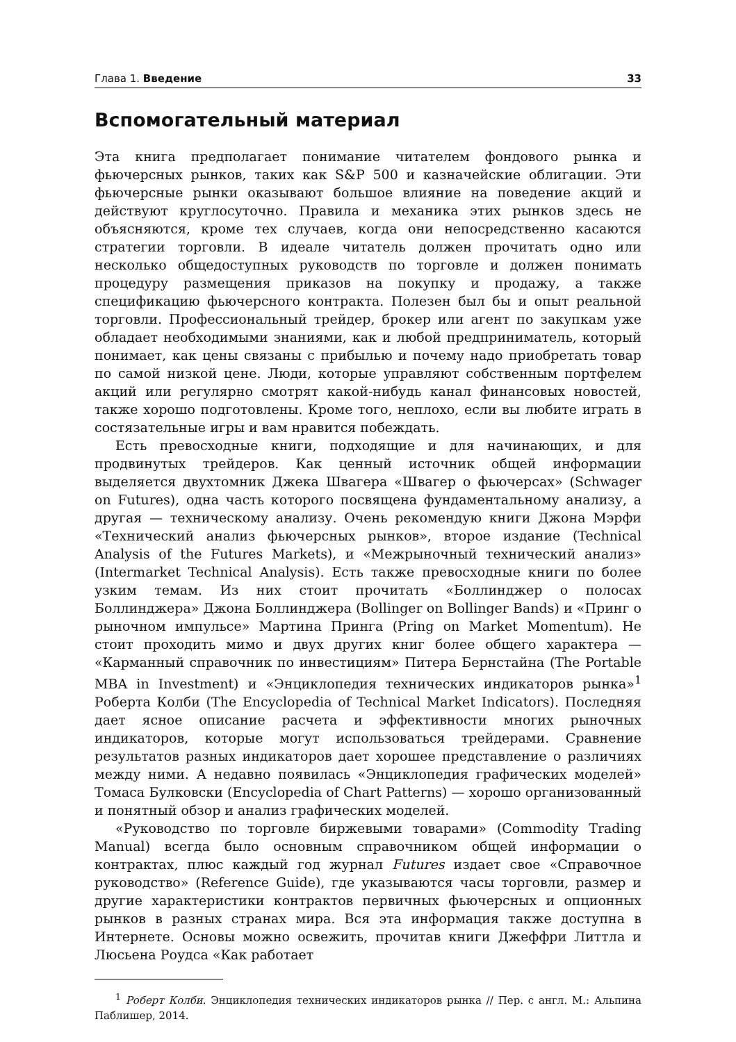Глава 1. Введение 33
Вспомогательный материал
Эта книга предполагает понимание читателем фондового рынка и фьючерсных рынков, таких как S&P 500 и казначейские облигации. Эти фьючерсные рынки оказывают большое влияние на поведение акций и действуют круглосуточно. Правила и механика этих рынков здесь не объясняются, кроме тех случаев, когда они непосредственно касаются стратегии торговли. В идеале читатель должен прочитать одно или несколько общедоступных руководств по торговле и должен понимать процедуру размещения приказов на покупку и продажу, а также спецификацию фьючерсного контракта. Полезен был бы и опыт реальной торговли. Профессиональный трейдер, брокер или агент по закупкам уже обладает необходимыми знаниями, как и любой предприниматель, который понимает, как цены связаны с прибылью и почему надо приобретать товар по самой низкой цене. Люди, которые управляют собственным портфелем акций или регулярно смотрят какой-нибудь канал финансовых новостей, также хорошо подготовлены. Кроме того, неплохо, если вы любите играть в состязательные игры и вам нравится побеждать.
Есть превосходные книги, подходящие и для начинающих, и для продвинутых трейдеров. Как ценный источник общей информации выделяется двухтомник Джека Швагера «Швагер о фьючерсах» (Schwager on Futures), одна часть которого посвящена фундаментальному анализу, а другая — техническому анализу. Очень рекомендую книги Джона Мэрфи «Технический анализ фьючерсных рынков», второе издание (Technical Analysis of the Futures Markets), и «Межрыночный технический анализ» (Intermarket Technical Analysis). Есть также превосходные книги по более узким темам. Из них стоит прочитать «Боллинджер о полосах Боллинджера» Джона Боллинджера (Bollinger on Bollinger Bands) и «Принг о рыночном импульсе» Мартина Принга (Pring on Market Momentum). Не стоит проходить мимо и двух других книг более общего характера — «Карманный справочник по инвестициям» Питера Бернстайна (The Portable MBA in Investment) и «Энциклопедия технических индикаторов рынка»<sup>1</sup> Роберта Колби (The Encyclopedia of Technical Market Indicators). Последняя дает ясное описание расчета и эффективности многих рыночных индикаторов, которые могут использоваться трейдерами. Сравнение результатов разных индикаторов дает хорошее представление о различиях между ними. А недавно появилась «Энциклопедия графических моделей» Томаса Булковски (Encyclopedia of Chart Patterns) — хорошо организованный и понятный обзор и анализ графических моделей.
«Руководство по торговле биржевыми товарами» (Commodity Trading Manual) всегда было основным справочником общей информации о контрактах, плюс каждый год журнал Futures издает свое «Справочное руководство» (Reference Guide), где указываются часы торговли, размер и другие характеристики контрактов первичных фьючерсных и опционных рынков в разных странах мира. Вся эта информация также доступна в Интернете. Основы можно освежить, прочитав книги Джеффри Литтла и Люсьена Роудса «Как работает
<sup>1</sup> Роберт Колби. Энциклопедия технических индикаторов рынка // Пер. с англ. М.: Альпина Паблишер, 2014.